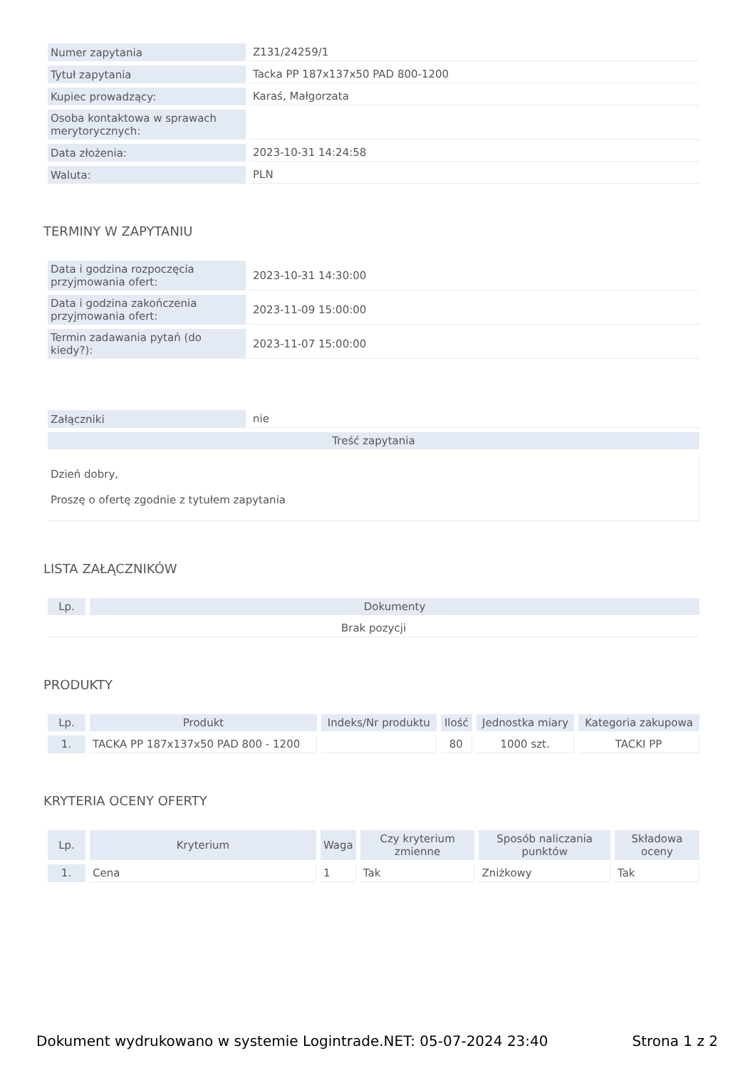| Numer zapytania | Z131/24259/1 |
| Tytuł zapytania | Tacka PP 187x137x50 PAD 800-1200 |
| Kupiec prowadzący: | Karaś, Małgorzata |
| Osoba kontaktowa w sprawach merytorycznych: | |
| Data złożenia: | 2023-10-31 14:24:58 |
| Waluta: | PLN |
TERMINY W ZAPYTANIU
| Data i godzina rozpoczęcia przyjmowania ofert: | 2023-10-31 14:30:00 |
| Data i godzina zakończenia przyjmowania ofert: | 2023-11-09 15:00:00 |
| Termin zadawania pytań (do kiedy?): | 2023-11-07 15:00:00 |
| Załączniki | nie |
| Treść zapytania | |
| Dzień dobry, Proszę o ofertę zgodnie z tytułem zapytania | |
LISTA ZAŁĄCZNIKÓW
| Lp. | Dokumenty |
| --- | --- |
| Brak pozycji | |
PRODUKTY
| Lp. | Produkt | Indeks/Nr produktu | Ilość | Jednostka miary | Kategoria zakupowa |
| --- | --- | --- | --- | --- | --- |
| 1. | TACKA PP 187x137x50 PAD 800 - 1200 | | 80 | 1000 szt. | TACKI PP |
KRYTERIA OCENY OFERTY
| Lp. | Kryterium | Waga | Czy kryterium zmienne | Sposób naliczania punktów | Składowa oceny |
| --- | --- | --- | --- | --- | --- |
| 1. | Cena | 1 | Tak | Zniżkowy | Tak |
Dokument wydrukowano w systemie Logintrade.NET: 05-07-2024 23:40 Strona 1 z 2